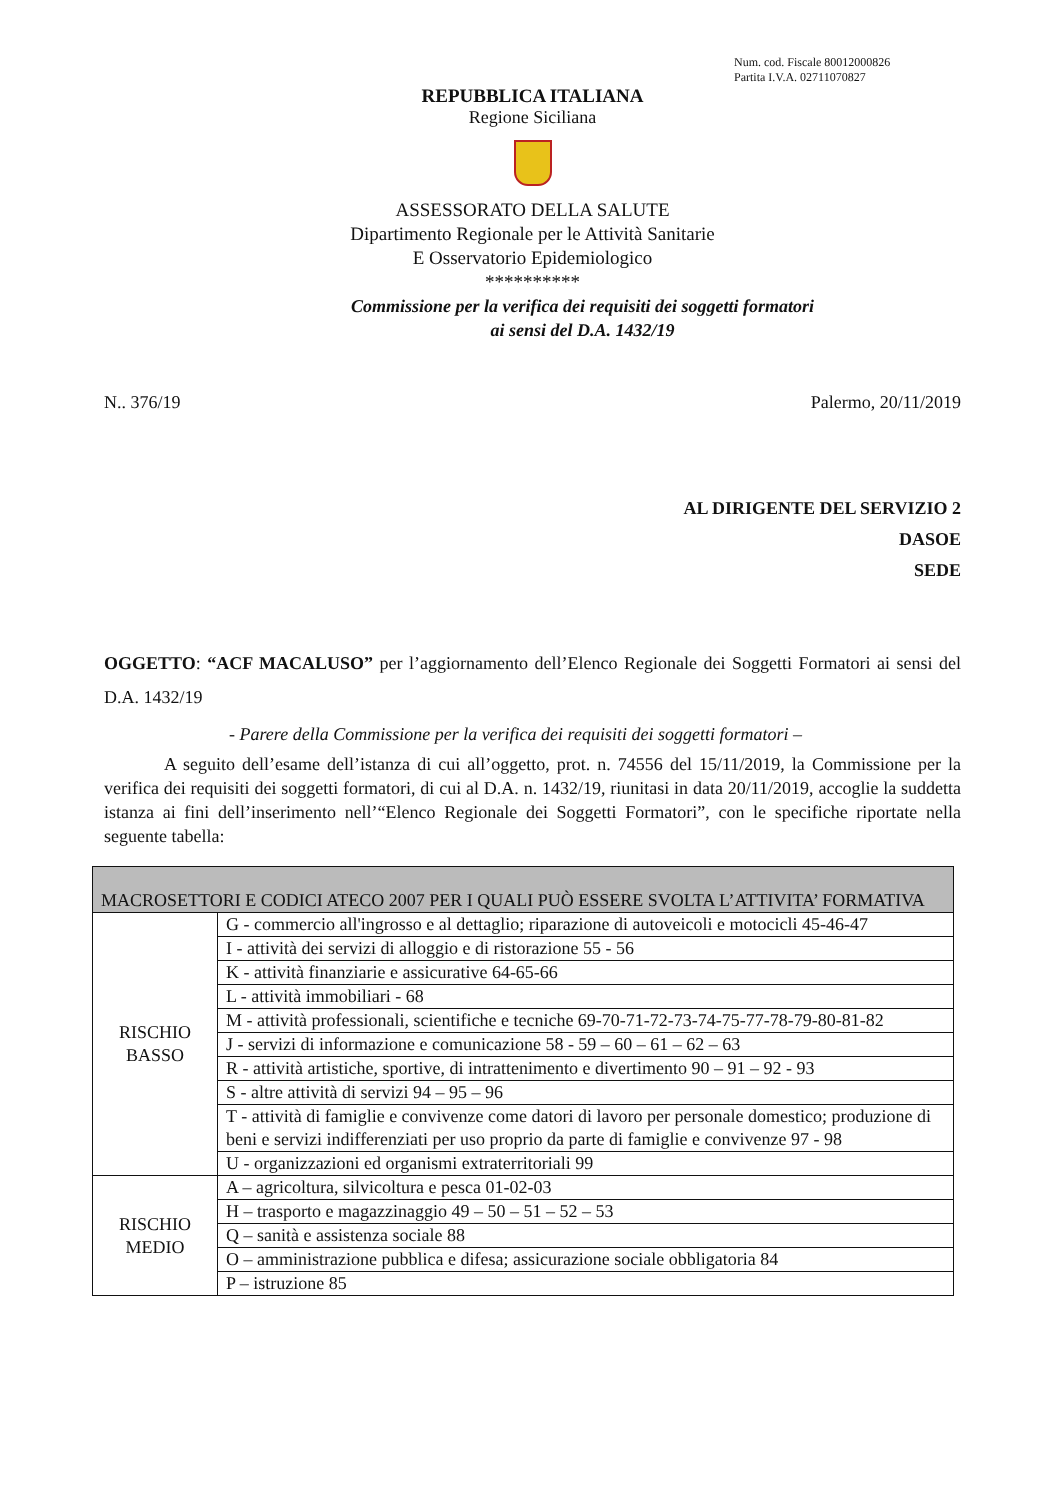Num. cod. Fiscale 80012000826
Partita I.V.A. 02711070827
REPUBBLICA ITALIANA
Regione Siciliana
ASSESSORATO DELLA SALUTE
Dipartimento Regionale per le Attività Sanitarie
E Osservatorio Epidemiologico
**********
Commissione per la verifica dei requisiti dei soggetti formatori
ai sensi del D.A. 1432/19
N.. 376/19 Palermo, 20/11/2019
AL DIRIGENTE DEL SERVIZIO 2
DASOE
SEDE
OGGETTO: “ACF MACALUSO” per l’aggiornamento dell’Elenco Regionale dei Soggetti Formatori ai sensi del D.A. 1432/19
- Parere della Commissione per la verifica dei requisiti dei soggetti formatori –
A seguito dell’esame dell’istanza di cui all’oggetto, prot. n. 74556 del 15/11/2019, la Commissione per la verifica dei requisiti dei soggetti formatori, di cui al D.A. n. 1432/19, riunitasi in data 20/11/2019, accoglie la suddetta istanza ai fini dell’inserimento nell’“Elenco Regionale dei Soggetti Formatori”, con le specifiche riportate nella seguente tabella:
| MACROSETTORI E CODICI ATECO 2007 PER I QUALI PUÒ ESSERE SVOLTA L’ATTIVITA’ FORMATIVA | |
| --- | --- |
| RISCHIO BASSO | G - commercio all'ingrosso e al dettaglio; riparazione di autoveicoli e motocicli 45-46-47 |
| | I - attività dei servizi di alloggio e di ristorazione 55 - 56 |
| | K - attività finanziarie e assicurative 64-65-66 |
| | L - attività immobiliari - 68 |
| | M - attività professionali, scientifiche e tecniche 69-70-71-72-73-74-75-77-78-79-80-81-82 |
| | J - servizi di informazione e comunicazione 58 - 59 – 60 – 61 – 62 – 63 |
| | R - attività artistiche, sportive, di intrattenimento e divertimento 90 – 91 – 92 - 93 |
| | S - altre attività di servizi 94 – 95 – 96 |
| | T - attività di famiglie e convivenze come datori di lavoro per personale domestico; produzione di beni e servizi indifferenziati per uso proprio da parte di famiglie e convivenze 97 - 98 |
| | U - organizzazioni ed organismi extraterritoriali 99 |
| RISCHIO MEDIO | A – agricoltura, silvicoltura e pesca 01-02-03 |
| | H – trasporto e magazzinaggio 49 – 50 – 51 – 52 – 53 |
| | Q – sanità e assistenza sociale 88 |
| | O – amministrazione pubblica e difesa; assicurazione sociale obbligatoria 84 |
| | P – istruzione 85 |